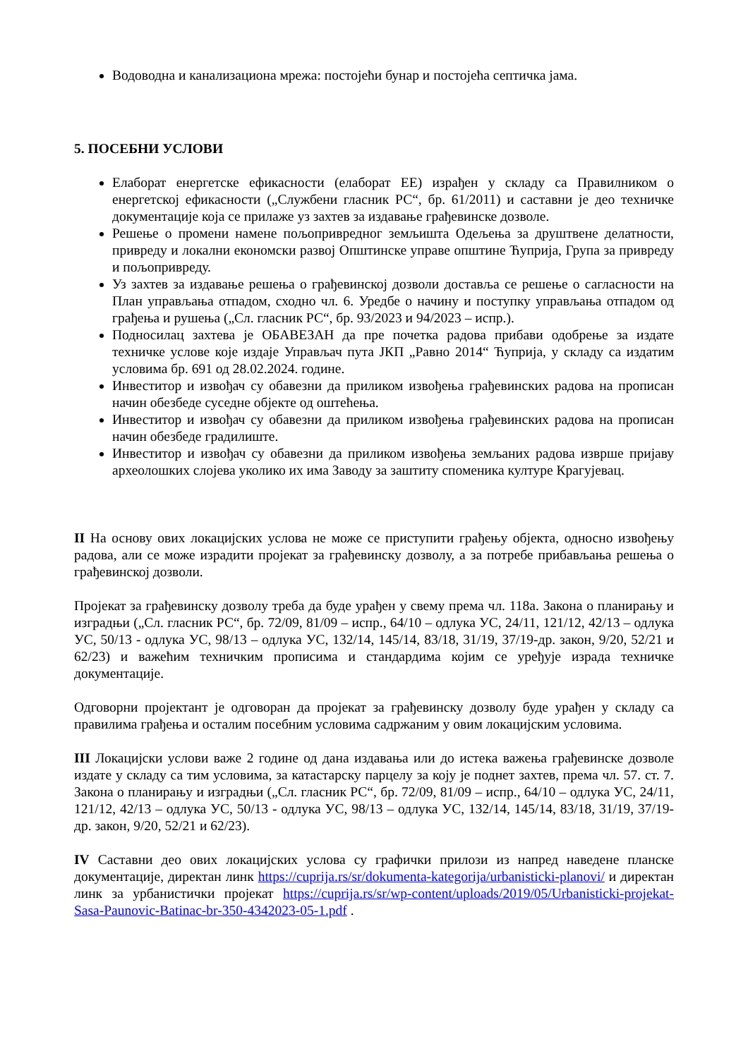Водоводна и канализациона мрежа: постојећи бунар и постојећа септичка јама.
5. ПОСЕБНИ УСЛОВИ
Елаборат енергетске ефикасности (елаборат ЕЕ) израђен у складу са Правилником о енергетској ефикасности („Службени гласник РС“, бр. 61/2011) и саставни је део техничке документације која се прилаже уз захтев за издавање грађевинске дозволе.
Решење о промени намене пољопривредног земљишта Одељења за друштвене делатности, привреду и локални економски развој Општинске управе општине Ћуприја, Група за привреду и пољопривреду.
Уз захтев за издавање решења о грађевинској дозволи доставља се решење о сагласности на План управљања отпадом, сходно чл. 6. Уредбе о начину и поступку управљања отпадом од грађења и рушења („Сл. гласник РС“, бр. 93/2023 и 94/2023 – испр.).
Подносилац захтева је ОБАВЕЗАН да пре почетка радова прибави одобрење за издате техничке услове које издаје Управљач пута ЈКП „Равно 2014“ Ћуприја, у складу са издатим условима бр. 691 од 28.02.2024. године.
Инвеститор и извођач су обавезни да приликом извођења грађевинских радова на прописан начин обезбеде суседне објекте од оштећења.
Инвеститор и извођач су обавезни да приликом извођења грађевинских радова на прописан начин обезбеде градилиште.
Инвеститор и извођач су обавезни да приликом извођења земљаних радова изврше пријаву археолошких слојева уколико их има Заводу за заштиту споменика културе Крагујевац.
II На основу ових локацијских услова не може се приступити грађењу објекта, односно извођењу радова, али се може израдити пројекат за грађевинску дозволу, а за потребе прибављања решења о грађевинској дозволи.
Пројекат за грађевинску дозволу треба да буде урађен у свему према чл. 118а. Закона о планирању и изградњи („Сл. гласник РС“, бр. 72/09, 81/09 – испр., 64/10 – одлука УС, 24/11, 121/12, 42/13 – одлука УС, 50/13 - одлука УС, 98/13 – одлука УС, 132/14, 145/14, 83/18, 31/19, 37/19-др. закон, 9/20, 52/21 и 62/23) и важећим техничким прописима и стандардима којим се уређује израда техничке документације.
Одговорни пројектант је одговоран да пројекат за грађевинску дозволу буде урађен у складу са правилима грађења и осталим посебним условима садржаним у овим локацијским условима.
III Локацијски услови важе 2 године од дана издавања или до истека важења грађевинске дозволе издате у складу са тим условима, за катастарску парцелу за коју је поднет захтев, према чл. 57. ст. 7. Закона о планирању и изградњи („Сл. гласник РС“, бр. 72/09, 81/09 – испр., 64/10 – одлука УС, 24/11, 121/12, 42/13 – одлука УС, 50/13 - одлука УС, 98/13 – одлука УС, 132/14, 145/14, 83/18, 31/19, 37/19-др. закон, 9/20, 52/21 и 62/23).
IV Саставни део ових локацијских услова су графички прилози из напред наведене планске документације, директан линк https://cuprija.rs/sr/dokumenta-kategorija/urbanisticki-planovi/ и директан линк за урбанистички пројекат https://cuprija.rs/sr/wp-content/uploads/2019/05/Urbanisticki-projekat-Sasa-Paunovic-Batinac-br-350-4342023-05-1.pdf .